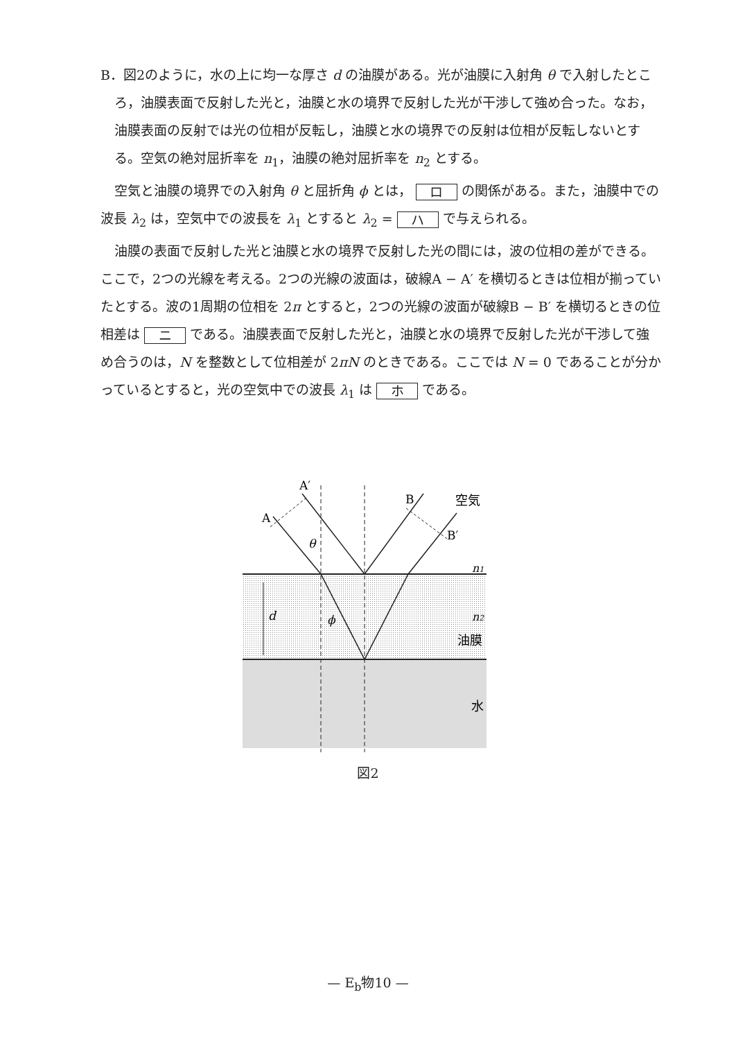B．図2のように，水の上に均一な厚さ d の油膜がある。光が油膜に入射角 θ で入射したところ，油膜表面で反射した光と，油膜と水の境界で反射した光が干渉して強め合った。なお，油膜表面の反射では光の位相が反転し，油膜と水の境界での反射は位相が反転しないとする。空気の絶対屈折率を n<sub>1</sub>，油膜の絶対屈折率を n<sub>2</sub> とする。
空気と油膜の境界での入射角 θ と屈折角 ϕ とは， ロ の関係がある。また，油膜中での波長 λ<sub>2</sub> は，空気中での波長を λ<sub>1</sub> とすると λ<sub>2</sub> = ハ で与えられる。
油膜の表面で反射した光と油膜と水の境界で反射した光の間には，波の位相の差ができる。ここで，2つの光線を考える。2つの光線の波面は，破線A − A′ を横切るときは位相が揃っていたとする。波の1周期の位相を 2π とすると，2つの光線の波面が破線B − B′ を横切るときの位相差は ニ である。油膜表面で反射した光と，油膜と水の境界で反射した光が干渉して強め合うのは，N を整数として位相差が 2πN のときである。ここでは N = 0 であることが分かっているとすると，光の空気中での波長 λ<sub>1</sub> は ホ である。
A′
A
B
B′
空気
θ
n1
d
ϕ
n2
油膜
水
図2
— E<sub>b</sub>物10 —